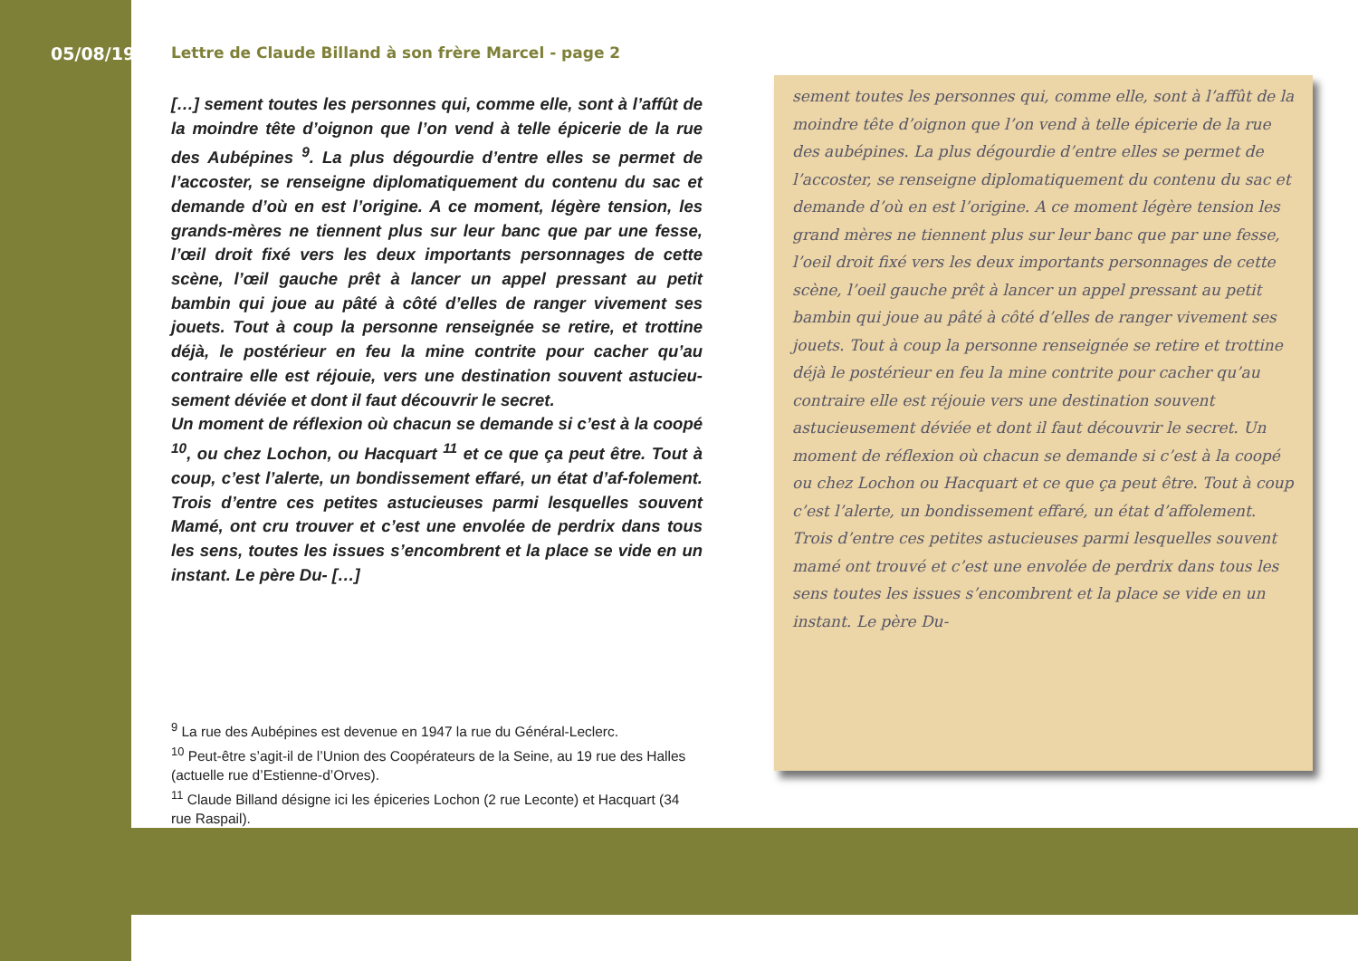05/08/1943
Lettre de Claude Billand à son frère Marcel - page 2
[…] sement toutes les personnes qui, comme elle, sont à l’affût de la moindre tête d’oignon que l’on vend à telle épicerie de la rue des Aubépines <sup>9</sup>. La plus dégourdie d’entre elles se permet de l’accoster, se renseigne diplomatiquement du contenu du sac et demande d’où en est l’origine. A ce moment, légère tension, les grands-mères ne tiennent plus sur leur banc que par une fesse, l’œil droit fixé vers les deux importants personnages de cette scène, l’œil gauche prêt à lancer un appel pressant au petit bambin qui joue au pâté à côté d’elles de ranger vivement ses jouets. Tout à coup la personne renseignée se retire, et trottine déjà, le postérieur en feu la mine contrite pour cacher qu’au contraire elle est réjouie, vers une destination souvent astucieu-sement déviée et dont il faut découvrir le secret.
Un moment de réflexion où chacun se demande si c’est à la coopé <sup>10</sup>, ou chez Lochon, ou Hacquart <sup>11</sup> et ce que ça peut être. Tout à coup, c’est l’alerte, un bondissement effaré, un état d’af-folement. Trois d’entre ces petites astucieuses parmi lesquelles souvent Mamé, ont cru trouver et c’est une envolée de perdrix dans tous les sens, toutes les issues s’encombrent et la place se vide en un instant. Le père Du- […]
<sup>9</sup> La rue des Aubépines est devenue en 1947 la rue du Général-Leclerc.
<sup>10</sup> Peut-être s’agit-il de l’Union des Coopérateurs de la Seine, au 19 rue des Halles (actuelle rue d’Estienne-d’Orves).
<sup>11</sup> Claude Billand désigne ici les épiceries Lochon (2 rue Leconte) et Hacquart (34 rue Raspail).
sement toutes les personnes qui, comme elle, sont à l’affût de la moindre tête d’oignon que l’on vend à telle épicerie de la rue des aubépines. La plus dégourdie d’entre elles se permet de l’accoster, se renseigne diplomatiquement du contenu du sac et demande d’où en est l’origine. A ce moment légère tension les grand mères ne tiennent plus sur leur banc que par une fesse, l’oeil droit fixé vers les deux importants personnages de cette scène, l’oeil gauche prêt à lancer un appel pressant au petit bambin qui joue au pâté à côté d’elles de ranger vivement ses jouets. Tout à coup la personne renseignée se retire et trottine déjà le postérieur en feu la mine contrite pour cacher qu’au contraire elle est réjouie vers une destination souvent astucieusement déviée et dont il faut découvrir le secret. Un moment de réflexion où chacun se demande si c’est à la coopé ou chez Lochon ou Hacquart et ce que ça peut être. Tout à coup c’est l’alerte, un bondissement effaré, un état d’affolement. Trois d’entre ces petites astucieuses parmi lesquelles souvent mamé ont trouvé et c’est une envolée de perdrix dans tous les sens toutes les issues s’encombrent et la place se vide en un instant. Le père Du-